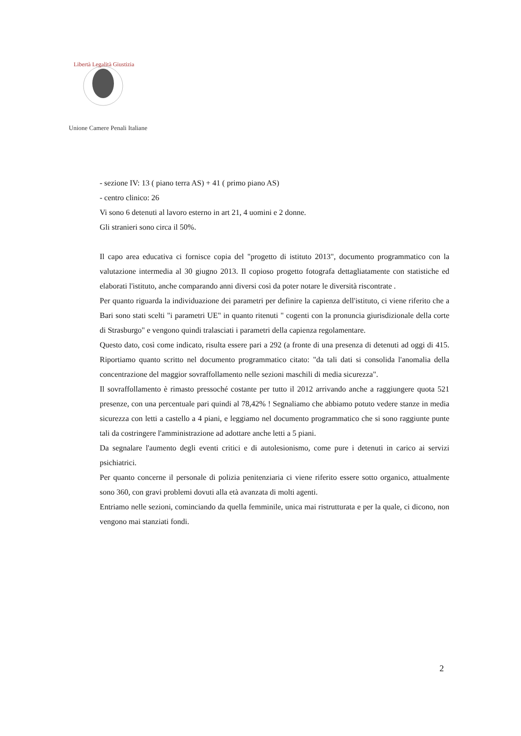Libertà Legalità Giustizia
Unione Camere Penali Italiane
- sezione IV: 13 ( piano terra AS) + 41 ( primo piano AS)
- centro clinico: 26
Vi sono 6 detenuti al lavoro esterno in art 21, 4 uomini e 2 donne.
Gli stranieri sono circa il 50%.
Il capo area educativa ci fornisce copia del "progetto di istituto 2013", documento programmatico con la valutazione intermedia al 30 giugno 2013. Il copioso progetto fotografa dettagliatamente con statistiche ed elaborati l'istituto, anche comparando anni diversi così da poter notare le diversità riscontrate .
Per quanto riguarda la individuazione dei parametri per definire la capienza dell'istituto, ci viene riferito che a Bari sono stati scelti "i parametri UE" in quanto ritenuti " cogenti con la pronuncia giurisdizionale della corte di Strasburgo" e vengono quindi tralasciati i parametri della capienza regolamentare.
Questo dato, così come indicato, risulta essere pari a 292 (a fronte di una presenza di detenuti ad oggi di 415. Riportiamo quanto scritto nel documento programmatico citato: "da tali dati si consolida l'anomalia della concentrazione del maggior sovraffollamento nelle sezioni maschili di media sicurezza".
Il sovraffollamento è rimasto pressoché costante per tutto il 2012 arrivando anche a raggiungere quota 521 presenze, con una percentuale pari quindi al 78,42% ! Segnaliamo che abbiamo potuto vedere stanze in media sicurezza con letti a castello a 4 piani, e leggiamo nel documento programmatico che si sono raggiunte punte tali da costringere l'amministrazione ad adottare anche letti a 5 piani.
Da segnalare l'aumento degli eventi critici e di autolesionismo, come pure i detenuti in carico ai servizi psichiatrici.
Per quanto concerne il personale di polizia penitenziaria ci viene riferito essere sotto organico, attualmente sono 360, con gravi problemi dovuti alla età avanzata di molti agenti.
Entriamo nelle sezioni, cominciando da quella femminile, unica mai ristrutturata e per la quale, ci dicono, non vengono mai stanziati fondi.
2